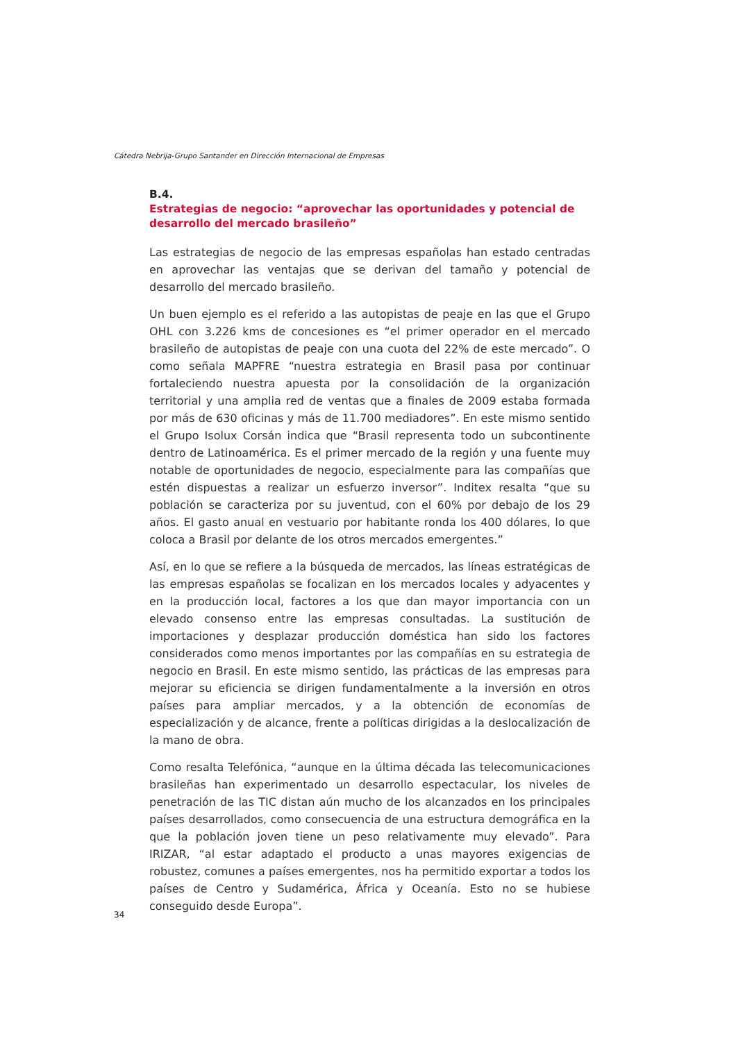Cátedra Nebrija-Grupo Santander en Dirección Internacional de Empresas
B.4.
Estrategias de negocio: “aprovechar las oportunidades y potencial de desarrollo del mercado brasileño”
Las estrategias de negocio de las empresas españolas han estado centradas en aprovechar las ventajas que se derivan del tamaño y potencial de desarrollo del mercado brasileño.
Un buen ejemplo es el referido a las autopistas de peaje en las que el Grupo OHL con 3.226 kms de concesiones es “el primer operador en el mercado brasileño de autopistas de peaje con una cuota del 22% de este mercado”. O como señala MAPFRE “nuestra estrategia en Brasil pasa por continuar fortaleciendo nuestra apuesta por la consolidación de la organización territorial y una amplia red de ventas que a finales de 2009 estaba formada por más de 630 oficinas y más de 11.700 mediadores”. En este mismo sentido el Grupo Isolux Corsán indica que “Brasil representa todo un subcontinente dentro de Latinoamérica. Es el primer mercado de la región y una fuente muy notable de oportunidades de negocio, especialmente para las compañías que estén dispuestas a realizar un esfuerzo inversor”. Inditex resalta “que su población se caracteriza por su juventud, con el 60% por debajo de los 29 años. El gasto anual en vestuario por habitante ronda los 400 dólares, lo que coloca a Brasil por delante de los otros mercados emergentes.”
Así, en lo que se refiere a la búsqueda de mercados, las líneas estratégicas de las empresas españolas se focalizan en los mercados locales y adyacentes y en la producción local, factores a los que dan mayor importancia con un elevado consenso entre las empresas consultadas. La sustitución de importaciones y desplazar producción doméstica han sido los factores considerados como menos importantes por las compañías en su estrategia de negocio en Brasil. En este mismo sentido, las prácticas de las empresas para mejorar su eficiencia se dirigen fundamentalmente a la inversión en otros países para ampliar mercados, y a la obtención de economías de especialización y de alcance, frente a políticas dirigidas a la deslocalización de la mano de obra.
Como resalta Telefónica, “aunque en la última década las telecomunicaciones brasileñas han experimentado un desarrollo espectacular, los niveles de penetración de las TIC distan aún mucho de los alcanzados en los principales países desarrollados, como consecuencia de una estructura demográfica en la que la población joven tiene un peso relativamente muy elevado”. Para IRIZAR, “al estar adaptado el producto a unas mayores exigencias de robustez, comunes a países emergentes, nos ha permitido exportar a todos los países de Centro y Sudamérica, África y Oceanía. Esto no se hubiese conseguido desde Europa”.
34